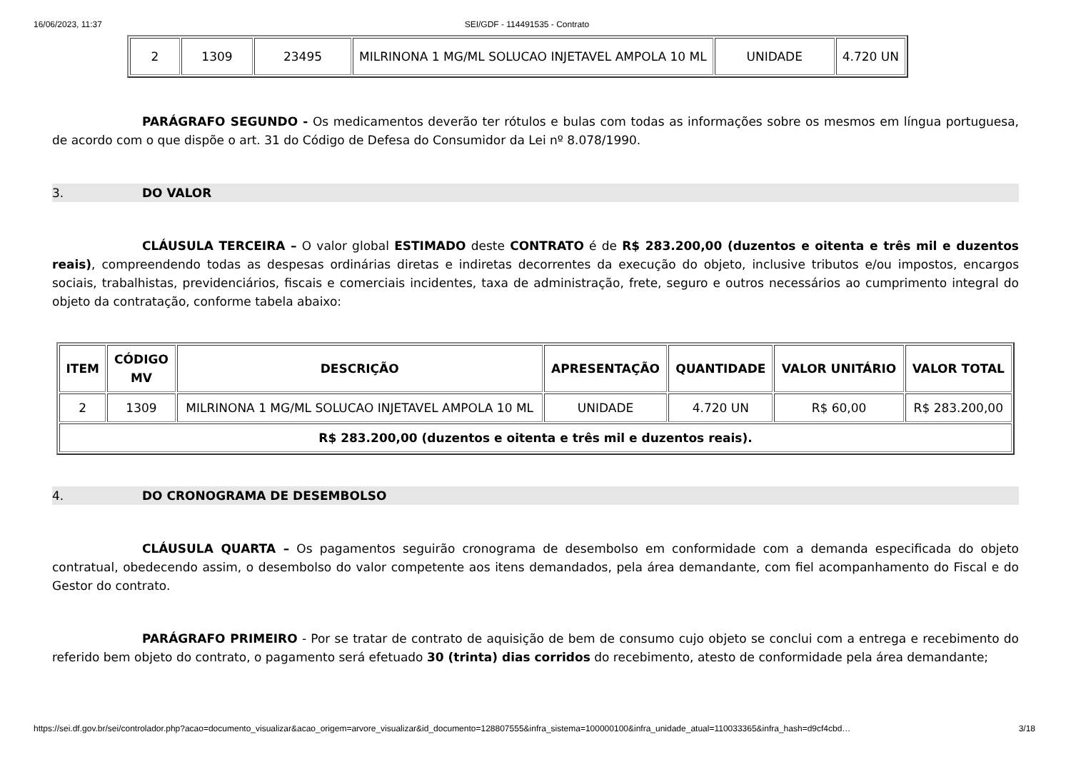16/06/2023, 11:37 SEI/GDF - 114491535 - Contrato
| 2 | 1309 | 23495 | MILRINONA 1 MG/ML SOLUCAO INJETAVEL AMPOLA 10 ML | UNIDADE | 4.720 UN |
PARÁGRAFO SEGUNDO - Os medicamentos deverão ter rótulos e bulas com todas as informações sobre os mesmos em língua portuguesa, de acordo com o que dispõe o art. 31 do Código de Defesa do Consumidor da Lei nº 8.078/1990.
3. DO VALOR
CLÁUSULA TERCEIRA – O valor global ESTIMADO deste CONTRATO é de R$ 283.200,00 (duzentos e oitenta e três mil e duzentos reais), compreendendo todas as despesas ordinárias diretas e indiretas decorrentes da execução do objeto, inclusive tributos e/ou impostos, encargos sociais, trabalhistas, previdenciários, fiscais e comerciais incidentes, taxa de administração, frete, seguro e outros necessários ao cumprimento integral do objeto da contratação, conforme tabela abaixo:
| ITEM | CÓDIGO MV | DESCRIÇÃO | APRESENTAÇÃO | QUANTIDADE | VALOR UNITÁRIO | VALOR TOTAL |
| --- | --- | --- | --- | --- | --- | --- |
| 2 | 1309 | MILRINONA 1 MG/ML SOLUCAO INJETAVEL AMPOLA 10 ML | UNIDADE | 4.720 UN | R$ 60,00 | R$ 283.200,00 |
| R$ 283.200,00 (duzentos e oitenta e três mil e duzentos reais). | | | | | | |
4. DO CRONOGRAMA DE DESEMBOLSO
CLÁUSULA QUARTA – Os pagamentos seguirão cronograma de desembolso em conformidade com a demanda especificada do objeto contratual, obedecendo assim, o desembolso do valor competente aos itens demandados, pela área demandante, com fiel acompanhamento do Fiscal e do Gestor do contrato.
PARÁGRAFO PRIMEIRO - Por se tratar de contrato de aquisição de bem de consumo cujo objeto se conclui com a entrega e recebimento do referido bem objeto do contrato, o pagamento será efetuado 30 (trinta) dias corridos do recebimento, atesto de conformidade pela área demandante;
https://sei.df.gov.br/sei/controlador.php?acao=documento_visualizar&acao_origem=arvore_visualizar&id_documento=128807555&infra_sistema=100000100&infra_unidade_atual=110033365&infra_hash=d9cf4cbd… 3/18